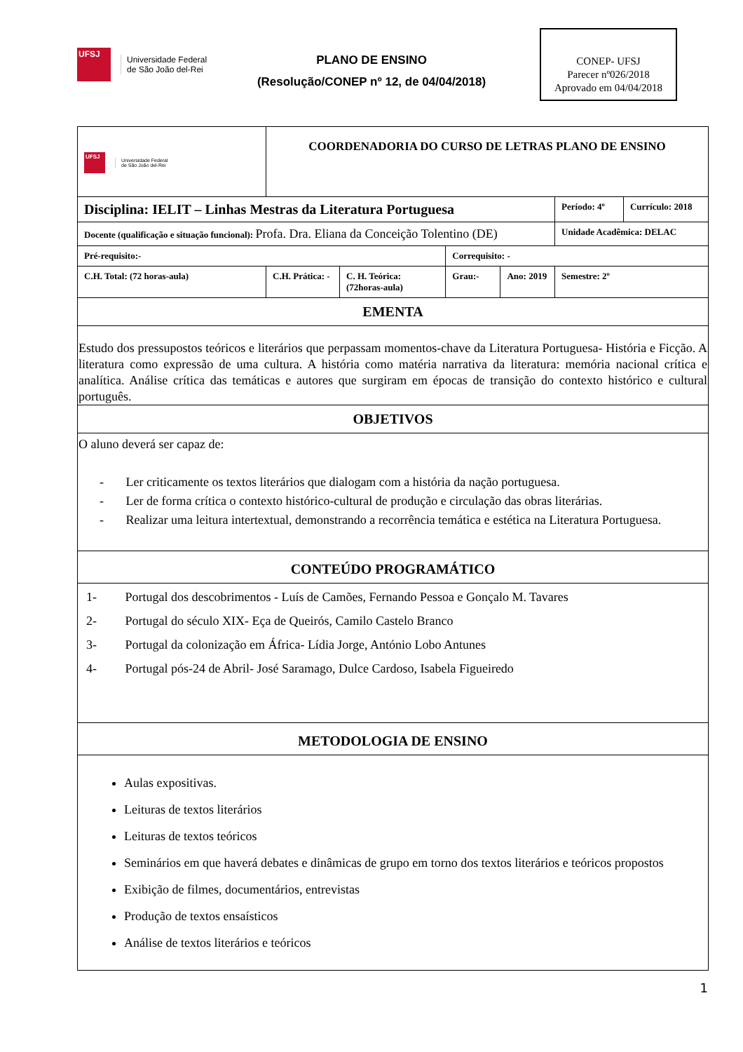UFSJ
Universidade Federal
de São João del-Rei
PLANO DE ENSINO
(Resolução/CONEP nº 12, de 04/04/2018)
CONEP- UFSJ
Parecer nº026/2018
Aprovado em 04/04/2018
| UFSJ Universidade Federal de São João del-Rei | COORDENADORIA DO CURSO DE LETRAS PLANO DE ENSINO | | | | | |
| Disciplina: IELIT – Linhas Mestras da Literatura Portuguesa | | | | | Período: 4º | Currículo: 2018 |
| Docente (qualificação e situação funcional): Profa. Dra. Eliana da Conceição Tolentino (DE) | | | | | Unidade Acadêmica: DELAC | |
| Pré-requisito:- | | | Correquisito: - | | | |
| C.H. Total: (72 horas-aula) | C.H. Prática: - | C. H. Teórica: (72horas-aula) | Grau:- | Ano: 2019 | Semestre: 2º | |
| EMENTA | | | | | | |
| Estudo dos pressupostos teóricos e literários que perpassam momentos-chave da Literatura Portuguesa- História e Ficção. A literatura como expressão de uma cultura. A história como matéria narrativa da literatura: memória nacional crítica e analítica. Análise crítica das temáticas e autores que surgiram em épocas de transição do contexto histórico e cultural português. | | | | | | |
| OBJETIVOS | | | | | | |
| O aluno deverá ser capaz de: - Ler criticamente os textos literários que dialogam com a história da nação portuguesa. - Ler de forma crítica o contexto histórico-cultural de produção e circulação das obras literárias. - Realizar uma leitura intertextual, demonstrando a recorrência temática e estética na Literatura Portuguesa. | | | | | | |
| CONTEÚDO PROGRAMÁTICO | | | | | | |
| 1- Portugal dos descobrimentos - Luís de Camões, Fernando Pessoa e Gonçalo M. Tavares 2- Portugal do século XIX- Eça de Queirós, Camilo Castelo Branco 3- Portugal da colonização em África- Lídia Jorge, António Lobo Antunes 4- Portugal pós-24 de Abril- José Saramago, Dulce Cardoso, Isabela Figueiredo | | | | | | |
| METODOLOGIA DE ENSINO | | | | | | |
| Aulas expositivas. Leituras de textos literários Leituras de textos teóricos Seminários em que haverá debates e dinâmicas de grupo em torno dos textos literários e teóricos propostos Exibição de filmes, documentários, entrevistas Produção de textos ensaísticos Análise de textos literários e teóricos | | | | | | |
1